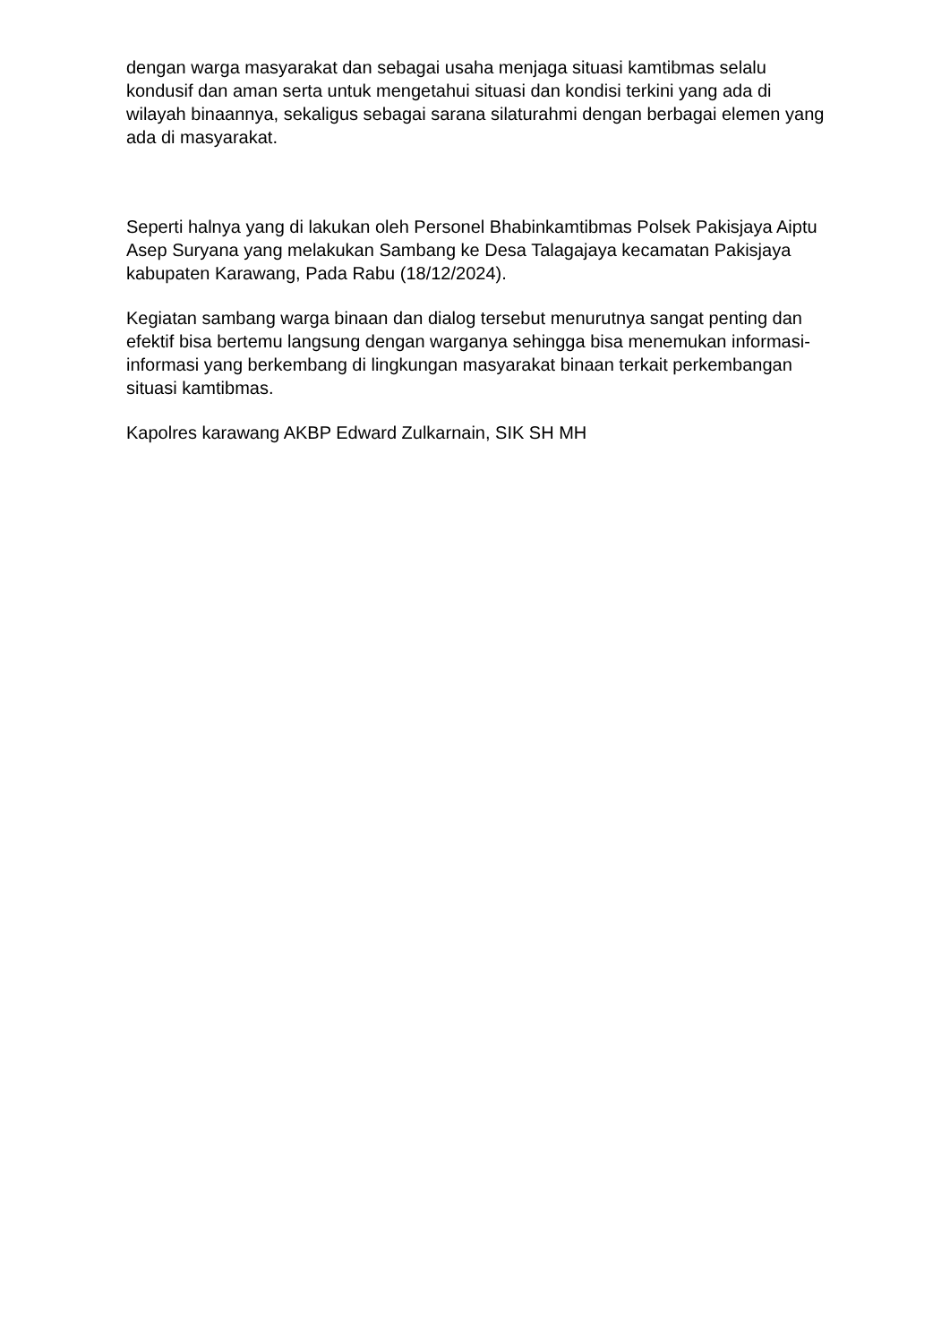dengan warga masyarakat dan sebagai usaha menjaga situasi kamtibmas selalu kondusif dan aman serta untuk mengetahui situasi dan kondisi terkini yang ada di wilayah binaannya, sekaligus sebagai sarana silaturahmi dengan berbagai elemen yang ada di masyarakat.
Seperti halnya yang di lakukan oleh Personel Bhabinkamtibmas Polsek Pakisjaya Aiptu Asep Suryana yang melakukan Sambang ke Desa Talagajaya kecamatan Pakisjaya kabupaten Karawang, Pada Rabu (18/12/2024).
Kegiatan sambang warga binaan dan dialog tersebut menurutnya sangat penting dan efektif bisa bertemu langsung dengan warganya sehingga bisa menemukan informasi-informasi yang berkembang di lingkungan masyarakat binaan terkait perkembangan situasi kamtibmas.
Kapolres karawang AKBP Edward Zulkarnain, SIK SH MH